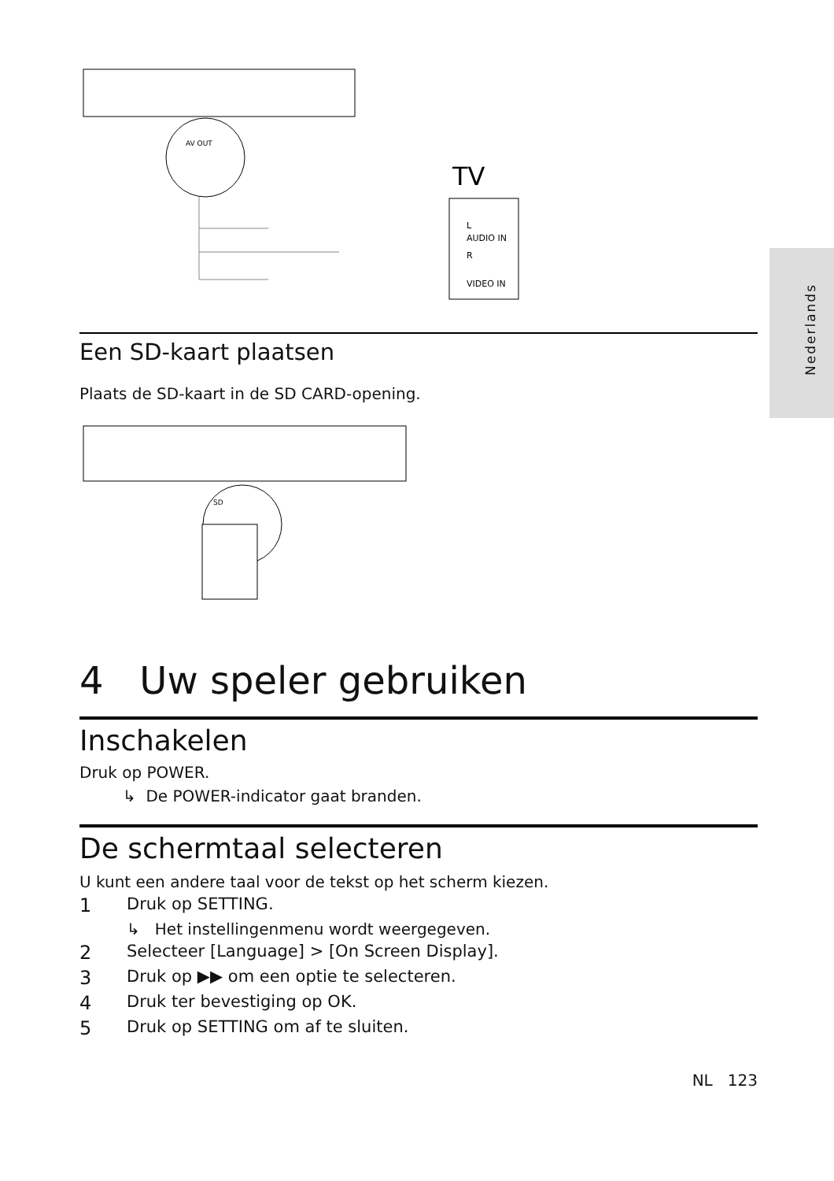Nederlands
AV OUT
TV
L
AUDIO IN
R
VIDEO IN
Een SD-kaart plaatsen
Plaats de SD-kaart in de SD CARD-opening.
SD
4 Uw speler gebruiken
Inschakelen
Druk op POWER.
↳ De POWER-indicator gaat branden.
De schermtaal selecteren
U kunt een andere taal voor de tekst op het scherm kiezen.
1 Druk op SETTING.
↳ Het instellingenmenu wordt weergegeven.
2 Selecteer [Language] > [On Screen Display].
3 Druk op ▶▶ om een optie te selecteren.
4 Druk ter bevestiging op OK.
5 Druk op SETTING om af te sluiten.
NL 123